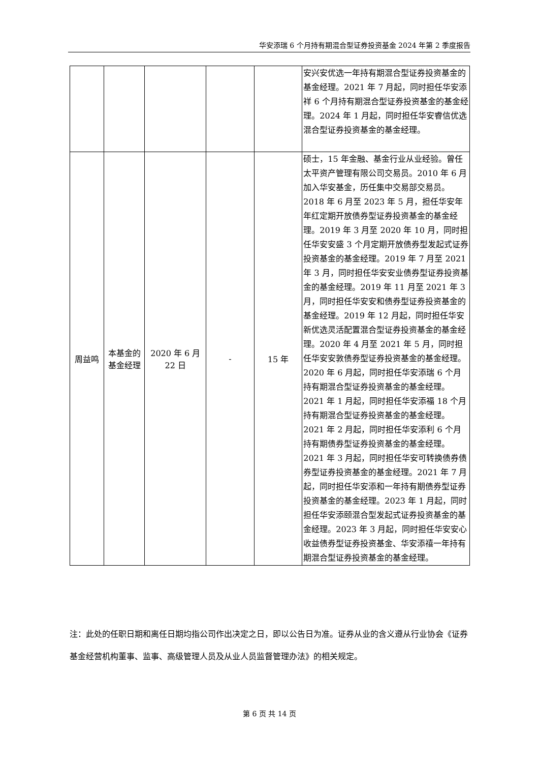华安添瑞 6 个月持有期混合型证券投资基金 2024 年第 2 季度报告
| | | | | | 安兴安优选一年持有期混合型证券投资基金的基金经理。2021 年 7 月起，同时担任华安添祥 6 个月持有期混合型证券投资基金的基金经理。2024 年 1 月起，同时担任华安睿信优选混合型证券投资基金的基金经理。 |
| 周益鸣 | 本基金的基金经理 | 2020 年 6 月 22 日 | - | 15 年 | 硕士，15 年金融、基金行业从业经验。曾任太平资产管理有限公司交易员。2010 年 6 月加入华安基金，历任集中交易部交易员。2018 年 6 月至 2023 年 5 月，担任华安年年红定期开放债券型证券投资基金的基金经理。2019 年 3 月至 2020 年 10 月，同时担任华安安盛 3 个月定期开放债券型发起式证券投资基金的基金经理。2019 年 7 月至 2021 年 3 月，同时担任华安安业债券型证券投资基金的基金经理。2019 年 11 月至 2021 年 3 月，同时担任华安安和债券型证券投资基金的基金经理。2019 年 12 月起，同时担任华安新优选灵活配置混合型证券投资基金的基金经理。2020 年 4 月至 2021 年 5 月，同时担任华安安敦债券型证券投资基金的基金经理。2020 年 6 月起，同时担任华安添瑞 6 个月持有期混合型证券投资基金的基金经理。2021 年 1 月起，同时担任华安添福 18 个月持有期混合型证券投资基金的基金经理。2021 年 2 月起，同时担任华安添利 6 个月持有期债券型证券投资基金的基金经理。2021 年 3 月起，同时担任华安可转换债券债券型证券投资基金的基金经理。2021 年 7 月起，同时担任华安添和一年持有期债券型证券投资基金的基金经理。2023 年 1 月起，同时担任华安添颐混合型发起式证券投资基金的基金经理。2023 年 3 月起，同时担任华安安心收益债券型证券投资基金、华安添禧一年持有期混合型证券投资基金的基金经理。 |
注：此处的任职日期和离任日期均指公司作出决定之日，即以公告日为准。证券从业的含义遵从行业协会《证券基金经营机构董事、监事、高级管理人员及从业人员监督管理办法》的相关规定。
第 6 页 共 14 页